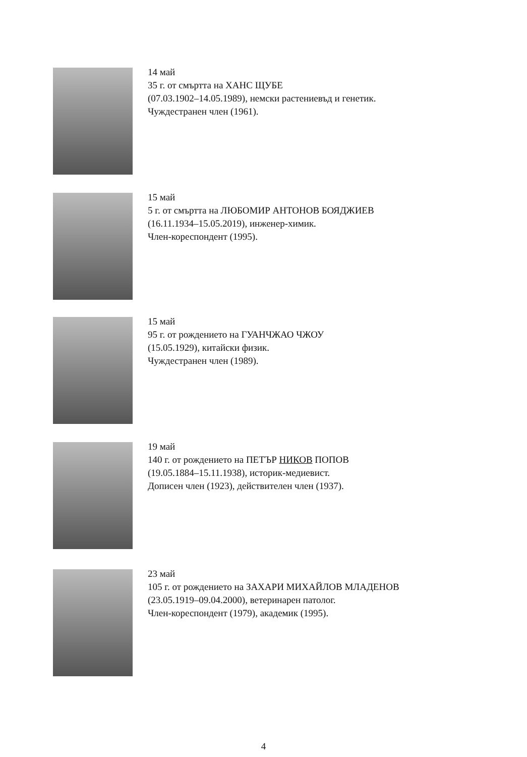14 май
35 г. от смъртта на ХАНС ЩУБЕ
(07.03.1902–14.05.1989), немски растениевъд и генетик.
Чуждестранен член (1961).
15 май
5 г. от смъртта на ЛЮБОМИР АНТОНОВ БОЯДЖИЕВ
(16.11.1934–15.05.2019), инженер-химик.
Член-кореспондент (1995).
15 май
95 г. от рождението на ГУАНЧЖАО ЧЖОУ
(15.05.1929), китайски физик.
Чуждестранен член (1989).
19 май
140 г. от рождението на ПЕТЪР НИКОВ ПОПОВ
(19.05.1884–15.11.1938), историк-медиевист.
Дописен член (1923), действителен член (1937).
23 май
105 г. от рождението на ЗАХАРИ МИХАЙЛОВ МЛАДЕНОВ
(23.05.1919–09.04.2000), ветеринарен патолог.
Член-кореспондент (1979), академик (1995).
4